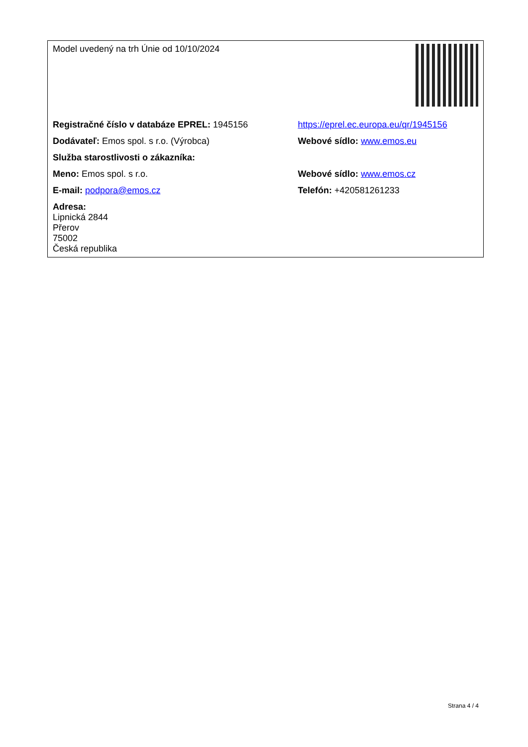| Model uvedený na trh Únie od 10/10/2024 | |
| Registračné číslo v databáze EPREL: 1945156 | https://eprel.ec.europa.eu/qr/1945156 |
| Dodávateľ: Emos spol. s r.o. (Výrobca) | Webové sídlo: www.emos.eu |
| Služba starostlivosti o zákazníka: | |
| Meno: Emos spol. s r.o. | Webové sídlo: www.emos.cz |
| E-mail: podpora@emos.cz | Telefón: +420581261233 |
| Adresa: Lipnická 2844 Přerov 75002 Česká republika | |
Strana 4 / 4